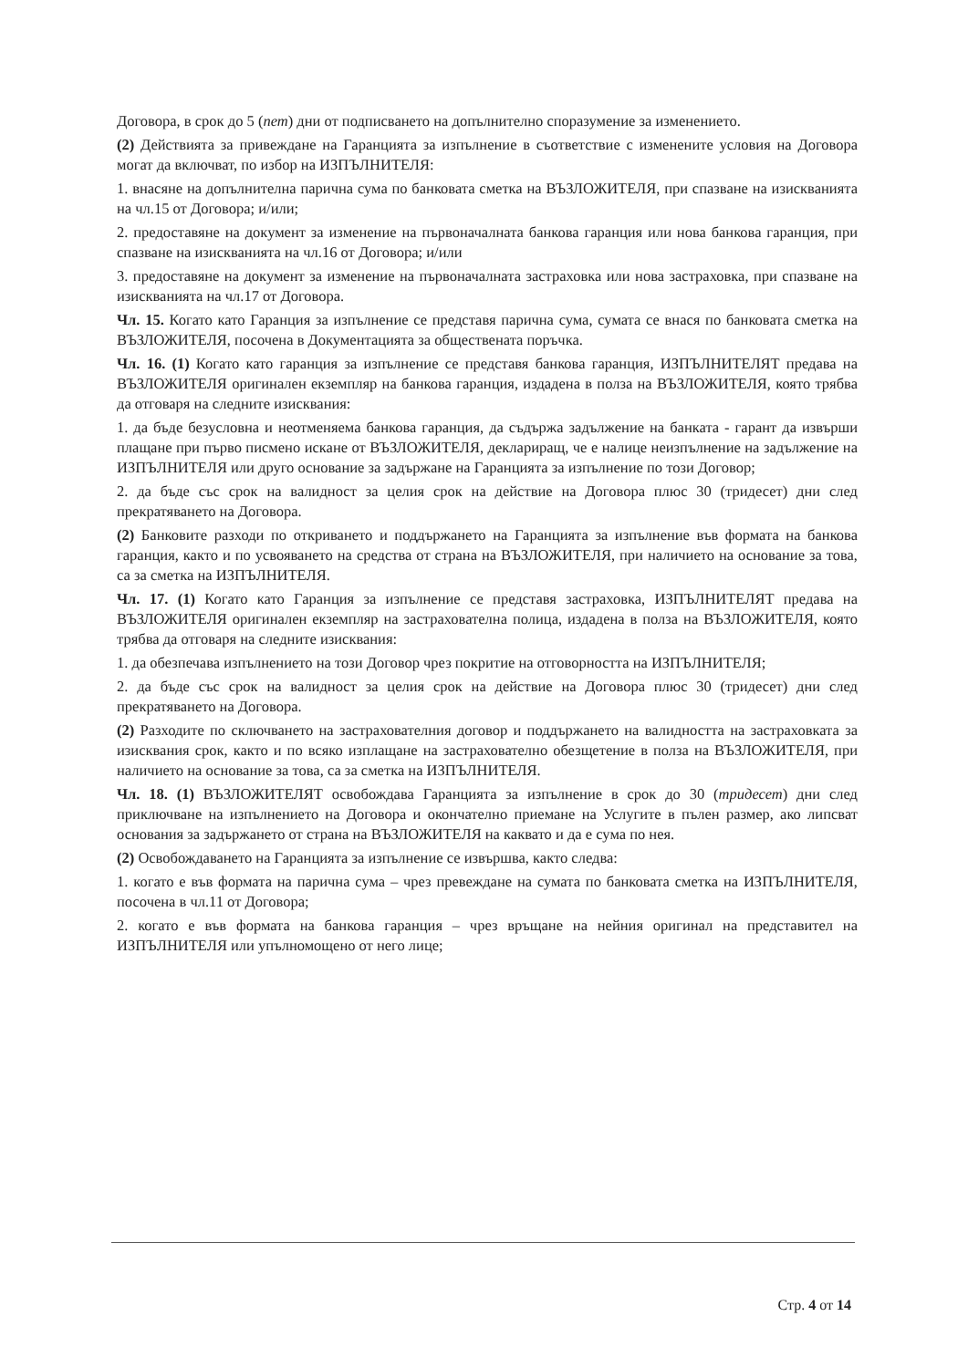Договора, в срок до 5 (пет) дни от подписването на допълнително споразумение за изменението.
(2) Действията за привеждане на Гаранцията за изпълнение в съответствие с изменените условия на Договора могат да включват, по избор на ИЗПЪЛНИТЕЛЯ:
1. внасяне на допълнителна парична сума по банковата сметка на ВЪЗЛОЖИТЕЛЯ, при спазване на изискванията на чл.15 от Договора; и/или;
2. предоставяне на документ за изменение на първоначалната банкова гаранция или нова банкова гаранция, при спазване на изискванията на чл.16 от Договора; и/или
3. предоставяне на документ за изменение на първоначалната застраховка или нова застраховка, при спазване на изискванията на чл.17 от Договора.
Чл. 15. Когато като Гаранция за изпълнение се представя парична сума, сумата се внася по банковата сметка на ВЪЗЛОЖИТЕЛЯ, посочена в Документацията за обществената поръчка.
Чл. 16. (1) Когато като гаранция за изпълнение се представя банкова гаранция, ИЗПЪЛНИТЕЛЯТ предава на ВЪЗЛОЖИТЕЛЯ оригинален екземпляр на банкова гаранция, издадена в полза на ВЪЗЛОЖИТЕЛЯ, която трябва да отговаря на следните изисквания:
1. да бъде безусловна и неотменяема банкова гаранция, да съдържа задължение на банката - гарант да извърши плащане при първо писмено искане от ВЪЗЛОЖИТЕЛЯ, деклариращ, че е налице неизпълнение на задължение на ИЗПЪЛНИТЕЛЯ или друго основание за задържане на Гаранцията за изпълнение по този Договор;
2. да бъде със срок на валидност за целия срок на действие на Договора плюс 30 (тридесет) дни след прекратяването на Договора.
(2) Банковите разходи по откриването и поддържането на Гаранцията за изпълнение във формата на банкова гаранция, както и по усвояването на средства от страна на ВЪЗЛОЖИТЕЛЯ, при наличието на основание за това, са за сметка на ИЗПЪЛНИТЕЛЯ.
Чл. 17. (1) Когато като Гаранция за изпълнение се представя застраховка, ИЗПЪЛНИТЕЛЯТ предава на ВЪЗЛОЖИТЕЛЯ оригинален екземпляр на застрахователна полица, издадена в полза на ВЪЗЛОЖИТЕЛЯ, която трябва да отговаря на следните изисквания:
1. да обезпечава изпълнението на този Договор чрез покритие на отговорността на ИЗПЪЛНИТЕЛЯ;
2. да бъде със срок на валидност за целия срок на действие на Договора плюс 30 (тридесет) дни след прекратяването на Договора.
(2) Разходите по сключването на застрахователния договор и поддържането на валидността на застраховката за изисквания срок, както и по всяко изплащане на застрахователно обезщетение в полза на ВЪЗЛОЖИТЕЛЯ, при наличието на основание за това, са за сметка на ИЗПЪЛНИТЕЛЯ.
Чл. 18. (1) ВЪЗЛОЖИТЕЛЯТ освобождава Гаранцията за изпълнение в срок до 30 (тридесет) дни след приключване на изпълнението на Договора и окончателно приемане на Услугите в пълен размер, ако липсват основания за задържането от страна на ВЪЗЛОЖИТЕЛЯ на каквато и да е сума по нея.
(2) Освобождаването на Гаранцията за изпълнение се извършва, както следва:
1. когато е във формата на парична сума – чрез превеждане на сумата по банковата сметка на ИЗПЪЛНИТЕЛЯ, посочена в чл.11 от Договора;
2. когато е във формата на банкова гаранция – чрез връщане на нейния оригинал на представител на ИЗПЪЛНИТЕЛЯ или упълномощено от него лице;
Стр. 4 от 14